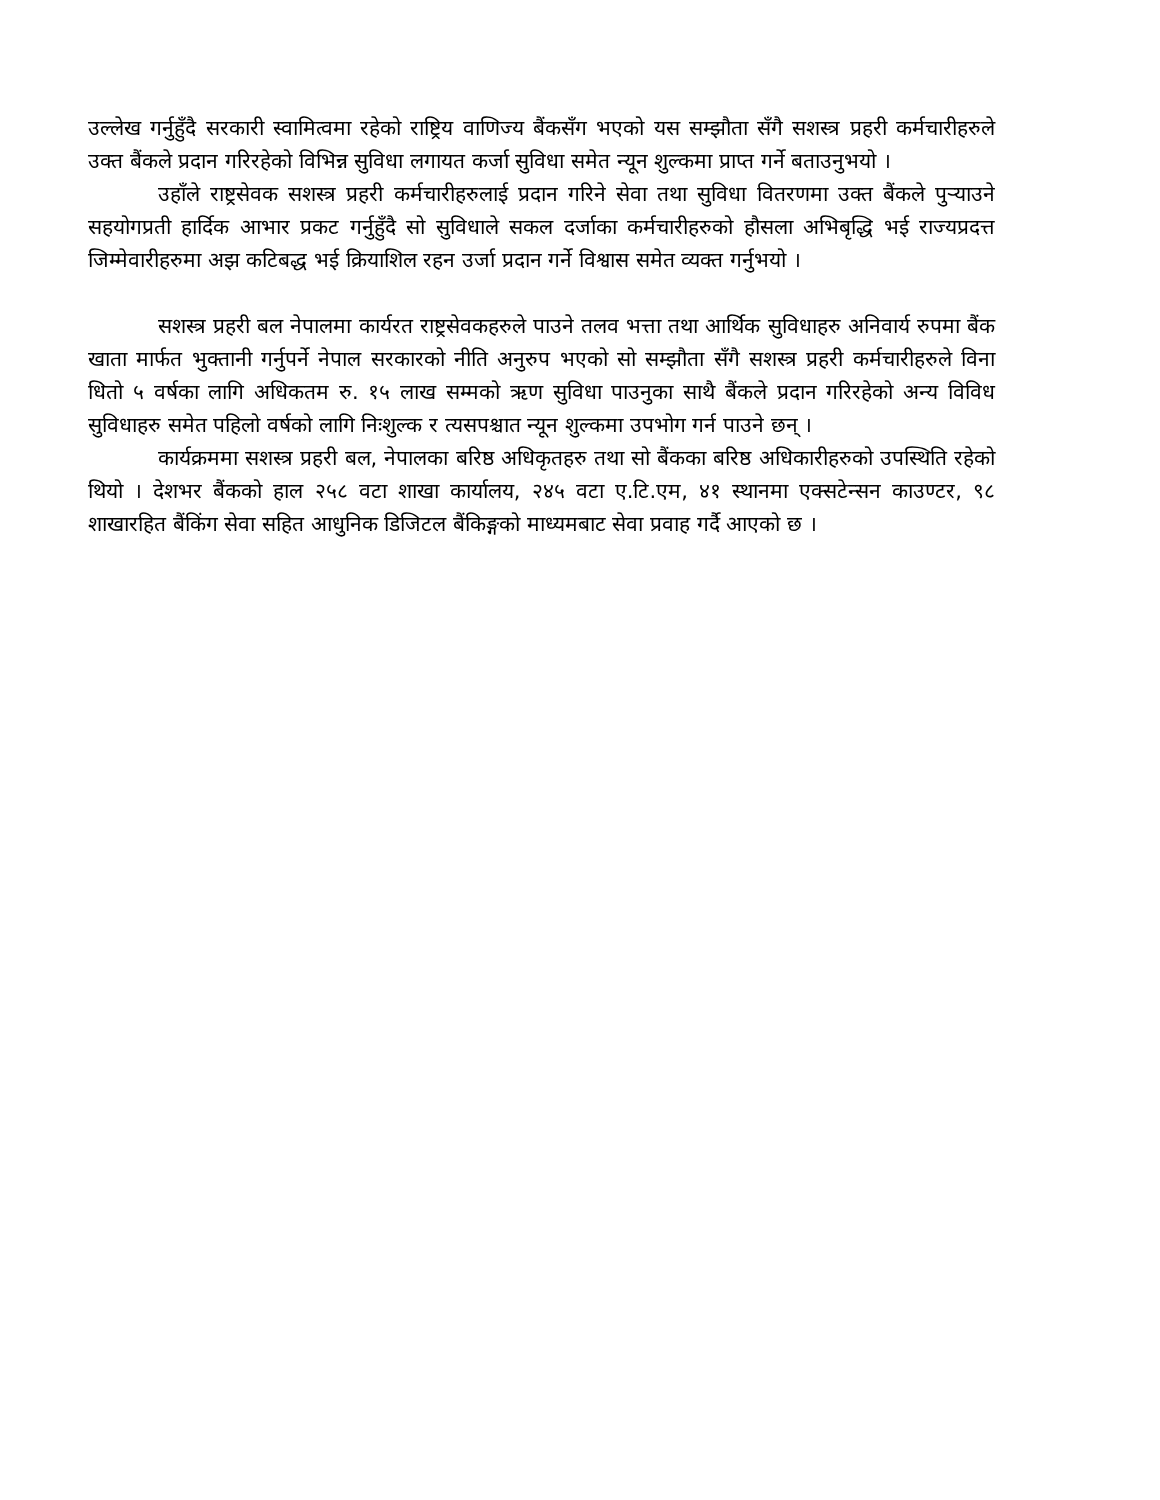उल्लेख गर्नुहुँदै सरकारी स्वामित्वमा रहेको राष्ट्रिय वाणिज्य बैंकसँग भएको यस सम्झौता सँगै सशस्त्र प्रहरी कर्मचारीहरुले उक्त बैंकले प्रदान गरिरहेको विभिन्न सुविधा लगायत कर्जा सुविधा समेत न्यून शुल्कमा प्राप्त गर्ने बताउनुभयो ।
उहाँले राष्ट्रसेवक सशस्त्र प्रहरी कर्मचारीहरुलाई प्रदान गरिने सेवा तथा सुविधा वितरणमा उक्त बैंकले पुऱ्याउने सहयोगप्रती हार्दिक आभार प्रकट गर्नुहुँदै सो सुविधाले सकल दर्जाका कर्मचारीहरुको हौसला अभिबृद्धि भई राज्यप्रदत्त जिम्मेवारीहरुमा अझ कटिबद्ध भई क्रियाशिल रहन उर्जा प्रदान गर्ने विश्वास समेत व्यक्त गर्नुभयो ।
सशस्त्र प्रहरी बल नेपालमा कार्यरत राष्ट्रसेवकहरुले पाउने तलव भत्ता तथा आर्थिक सुविधाहरु अनिवार्य रुपमा बैंक खाता मार्फत भुक्तानी गर्नुपर्ने नेपाल सरकारको नीति अनुरुप भएको सो सम्झौता सँगै सशस्त्र प्रहरी कर्मचारीहरुले विना धितो ५ वर्षका लागि अधिकतम रु. १५ लाख सम्मको ऋण सुविधा पाउनुका साथै बैंकले प्रदान गरिरहेको अन्य विविध सुविधाहरु समेत पहिलो वर्षको लागि निःशुल्क र त्यसपश्चात न्यून शुल्कमा उपभोग गर्न पाउने छन् ।
कार्यक्रममा सशस्त्र प्रहरी बल, नेपालका बरिष्ठ अधिकृतहरु तथा सो बैंकका बरिष्ठ अधिकारीहरुको उपस्थिति रहेको थियो । देशभर बैंकको हाल २५८ वटा शाखा कार्यालय, २४५ वटा ए.टि.एम, ४१ स्थानमा एक्सटेन्सन काउण्टर, ९८ शाखारहित बैंकिंग सेवा सहित आधुनिक डिजिटल बैंकिङ्गको माध्यमबाट सेवा प्रवाह गर्दै आएको छ ।